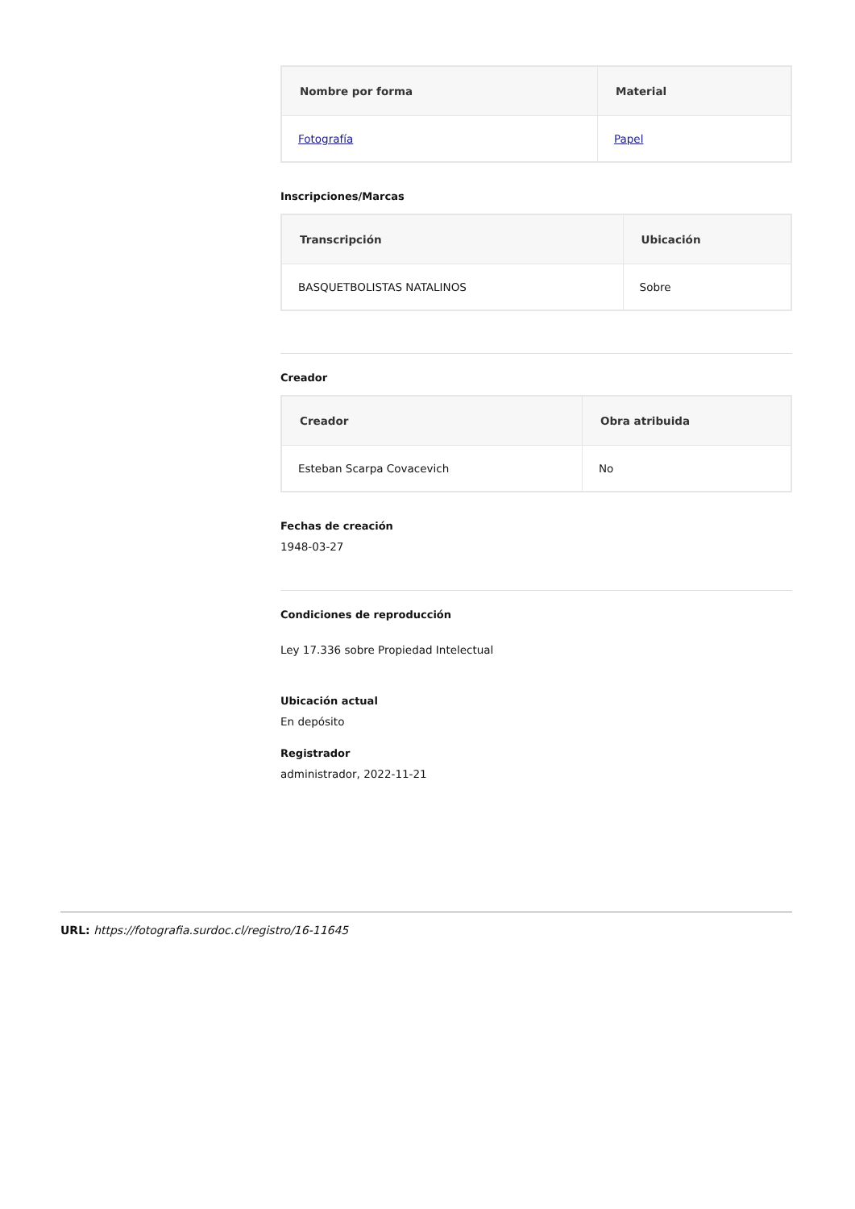| Nombre por forma | Material |
| --- | --- |
| Fotografía | Papel |
Inscripciones/Marcas
| Transcripción | Ubicación |
| --- | --- |
| BASQUETBOLISTAS NATALINOS | Sobre |
Creador
| Creador | Obra atribuida |
| --- | --- |
| Esteban Scarpa Covacevich | No |
Fechas de creación
1948-03-27
Condiciones de reproducción
Ley 17.336 sobre Propiedad Intelectual
Ubicación actual
En depósito
Registrador
administrador, 2022-11-21
URL: https://fotografia.surdoc.cl/registro/16-11645